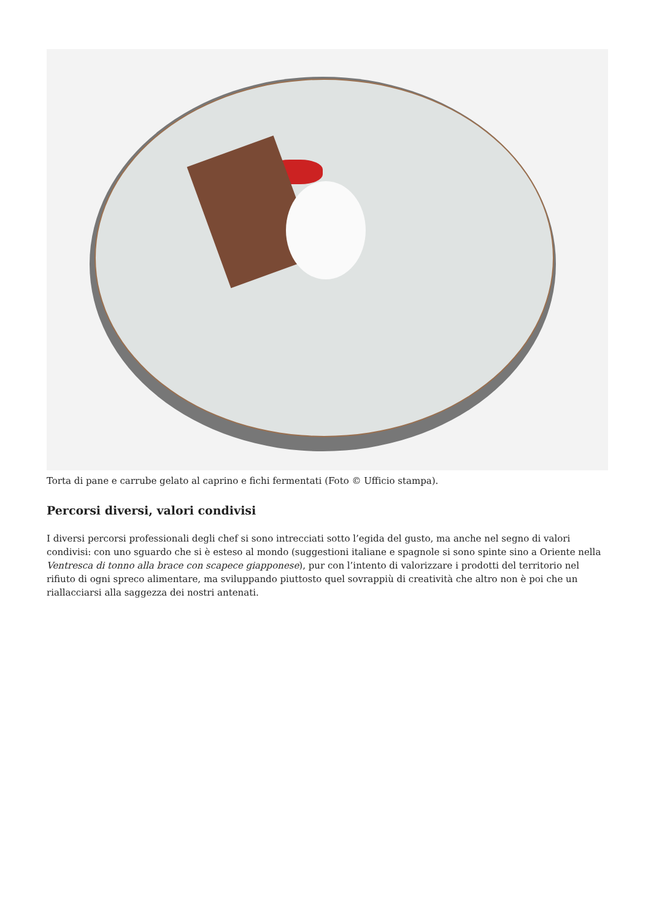Torta di pane e carrube gelato al caprino e fichi fermentati (Foto © Ufficio stampa).
Percorsi diversi, valori condivisi
I diversi percorsi professionali degli chef si sono intrecciati sotto l’egida del gusto, ma anche nel segno di valori condivisi: con uno sguardo che si è esteso al mondo (suggestioni italiane e spagnole si sono spinte sino a Oriente nella Ventresca di tonno alla brace con scapece giapponese), pur con l’intento di valorizzare i prodotti del territorio nel rifiuto di ogni spreco alimentare, ma sviluppando piuttosto quel sovrappiù di creatività che altro non è poi che un riallacciarsi alla saggezza dei nostri antenati.